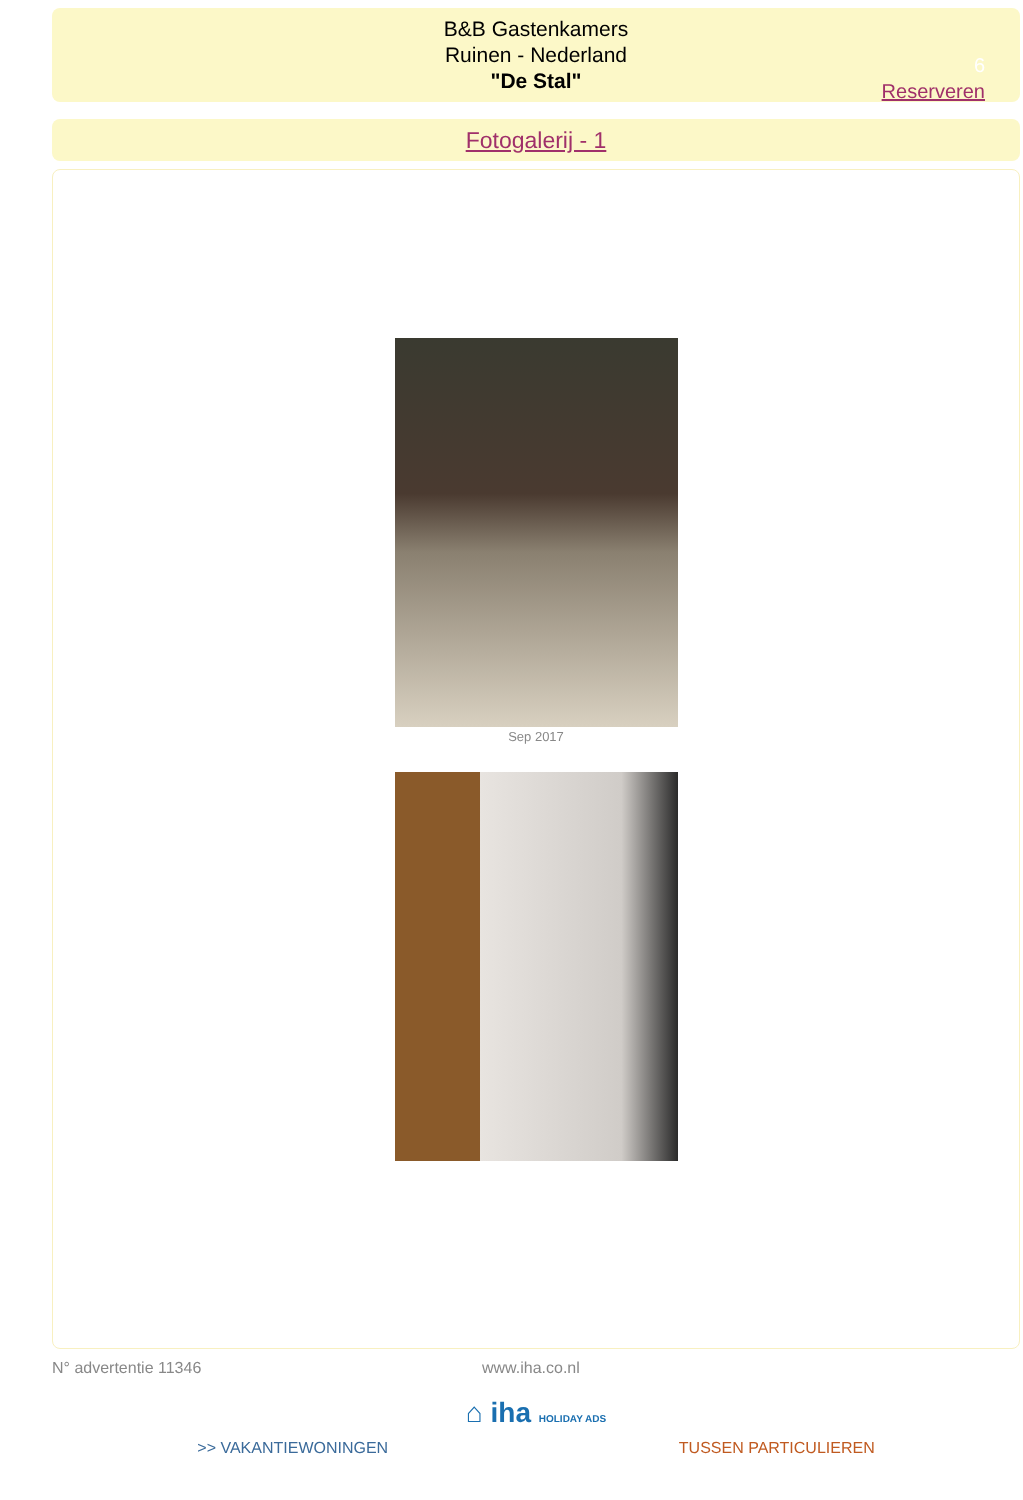B&B Gastenkamers
Ruinen - Nederland
"De Stal"
6
Reserveren
Fotogalerij - 1
Sep 2017
N° advertentie 11346 www.iha.co.nl
⌂ iha HOLIDAY ADS
>> VAKANTIEWONINGEN TUSSEN PARTICULIEREN